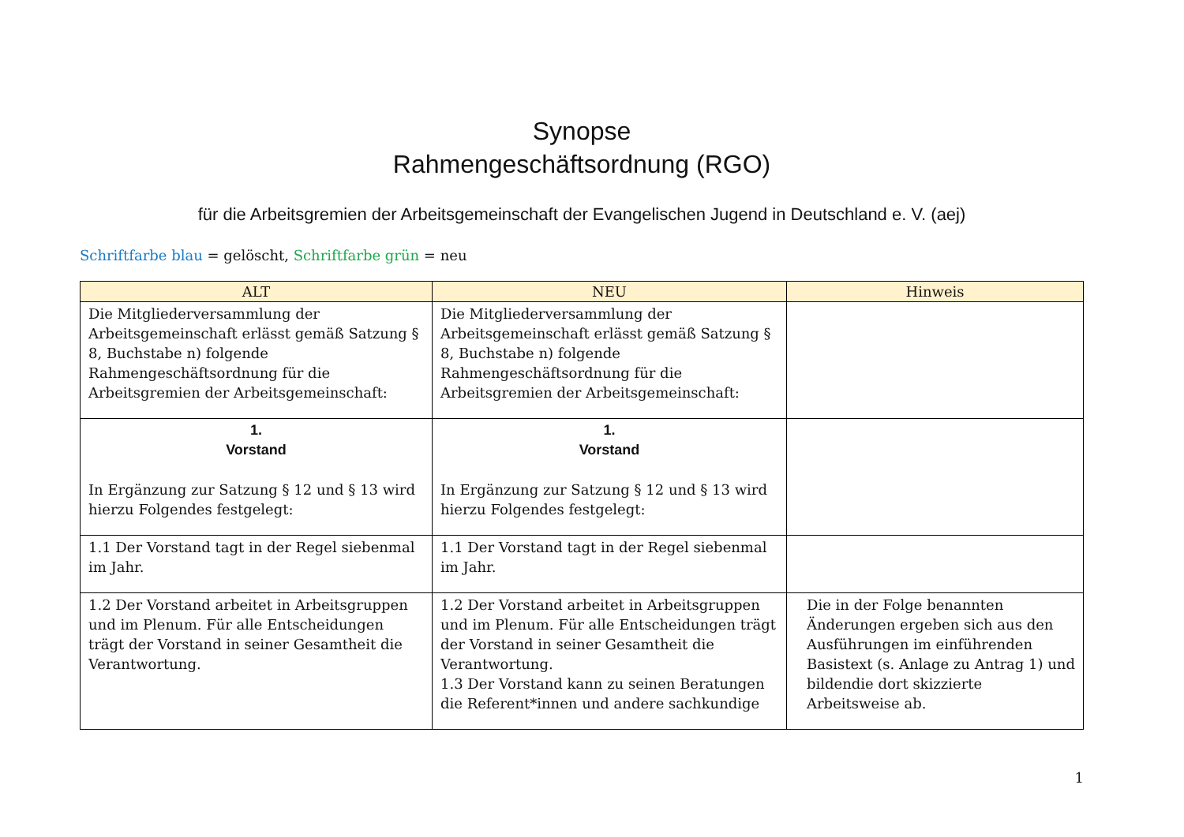Synopse
Rahmengeschäftsordnung (RGO)
für die Arbeitsgremien der Arbeitsgemeinschaft der Evangelischen Jugend in Deutschland e. V. (aej)
Schriftfarbe blau = gelöscht, Schriftfarbe grün = neu
| ALT | NEU | Hinweis |
| --- | --- | --- |
| Die Mitgliederversammlung der Arbeitsgemeinschaft erlässt gemäß Satzung § 8, Buchstabe n) folgende Rahmengeschäftsordnung für die Arbeitsgremien der Arbeitsgemeinschaft: | Die Mitgliederversammlung der Arbeitsgemeinschaft erlässt gemäß Satzung § 8, Buchstabe n) folgende Rahmengeschäftsordnung für die Arbeitsgremien der Arbeitsgemeinschaft: | |
| 1. Vorstand In Ergänzung zur Satzung § 12 und § 13 wird hierzu Folgendes festgelegt: | 1. Vorstand In Ergänzung zur Satzung § 12 und § 13 wird hierzu Folgendes festgelegt: | |
| 1.1 Der Vorstand tagt in der Regel siebenmal im Jahr. | 1.1 Der Vorstand tagt in der Regel siebenmal im Jahr. | |
| 1.2 Der Vorstand arbeitet in Arbeitsgruppen und im Plenum. Für alle Entscheidungen trägt der Vorstand in seiner Gesamtheit die Verantwortung. | 1.2 Der Vorstand arbeitet in Arbeitsgruppen und im Plenum. Für alle Entscheidungen trägt der Vorstand in seiner Gesamtheit die Verantwortung. 1.3 Der Vorstand kann zu seinen Beratungen die Referent*innen und andere sachkundige | Die in der Folge benannten Änderungen ergeben sich aus den Ausführungen im einführenden Basistext (s. Anlage zu Antrag 1) und bildendie dort skizzierte Arbeitsweise ab. |
1